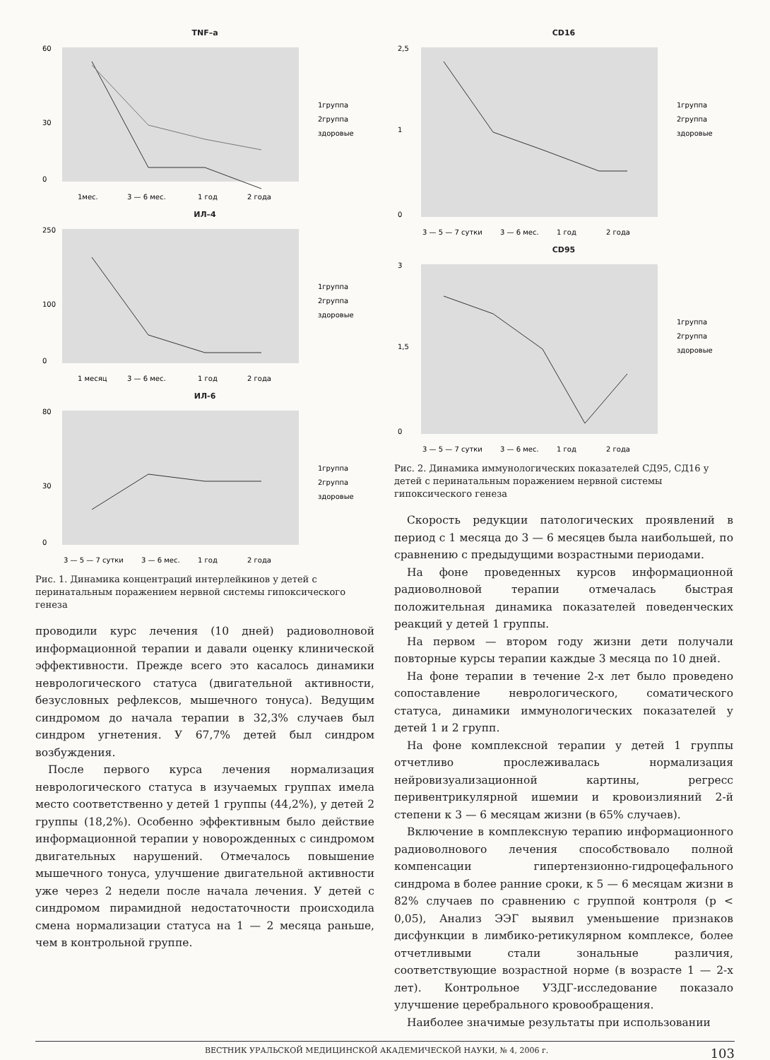TNF–a
60
30
0
1мес.
3 — 6 мес.
1 год
2 года
1группа
2группа
здоровые
ИЛ–4
250
100
0
1 месяц
3 — 6 мес.
1 год
2 года
1группа
2группа
здоровые
ИЛ-6
80
30
0
3 — 5 — 7 сутки
3 — 6 мес.
1 год
2 года
1группа
2группа
здоровые
Рис. 1. Динамика концентраций интерлейкинов у детей с перинатальным поражением нервной системы гипоксического генеза
проводили курс лечения (10 дней) радиоволновой информационной терапии и давали оценку клинической эффективности. Прежде всего это касалось динамики неврологического статуса (двигательной активности, безусловных рефлексов, мышечного тонуса). Ведущим синдромом до начала терапии в 32,3% случаев был синдром угнетения. У 67,7% детей был синдром возбуждения.
После первого курса лечения нормализация неврологического статуса в изучаемых группах имела место соответственно у детей 1 группы (44,2%), у детей 2 группы (18,2%). Особенно эффективным было действие информационной терапии у новорожденных с синдромом двигательных нарушений. Отмечалось повышение мышечного тонуса, улучшение двигательной активности уже через 2 недели после начала лечения. У детей с синдромом пирамидной недостаточности происходила смена нормализации статуса на 1 — 2 месяца раньше, чем в контрольной группе.
CD16
2,5
1
0
3 — 5 — 7 сутки
3 — 6 мес.
1 год
2 года
1группа
2группа
здоровые
CD95
3
1,5
0
3 — 5 — 7 сутки
3 — 6 мес.
1 год
2 года
1группа
2группа
здоровые
Рис. 2. Динамика иммунологических показателей СД95, СД16 у детей с перинатальным поражением нервной системы гипоксического генеза
Скорость редукции патологических проявлений в период с 1 месяца до 3 — 6 месяцев была наибольшей, по сравнению с предыдущими возрастными периодами.
На фоне проведенных курсов информационной радиоволновой терапии отмечалась быстрая положительная динамика показателей поведенческих реакций у детей 1 группы.
На первом — втором году жизни дети получали повторные курсы терапии каждые 3 месяца по 10 дней.
На фоне терапии в течение 2-х лет было проведено сопоставление неврологического, соматического статуса, динамики иммунологических показателей у детей 1 и 2 групп.
На фоне комплексной терапии у детей 1 группы отчетливо прослеживалась нормализация нейровизуализационной картины, регресс перивентрикулярной ишемии и кровоизлияний 2-й степени к 3 — 6 месяцам жизни (в 65% случаев).
Включение в комплексную терапию информационного радиоволнового лечения способствовало полной компенсации гипертензионно-гидроцефального синдрома в более ранние сроки, к 5 — 6 месяцам жизни в 82% случаев по сравнению с группой контроля (р < 0,05), Анализ ЭЭГ выявил уменьшение признаков дисфункции в лимбико-ретикулярном комплексе, более отчетливыми стали зональные различия, соответствующие возрастной норме (в возрасте 1 — 2-х лет). Контрольное УЗДГ-исследование показало улучшение церебрального кровообращения.
Наиболее значимые результаты при использовании
ВЕСТНИК УРАЛЬСКОЙ МЕДИЦИНСКОЙ АКАДЕМИЧЕСКОЙ НАУКИ, № 4, 2006 г. 103